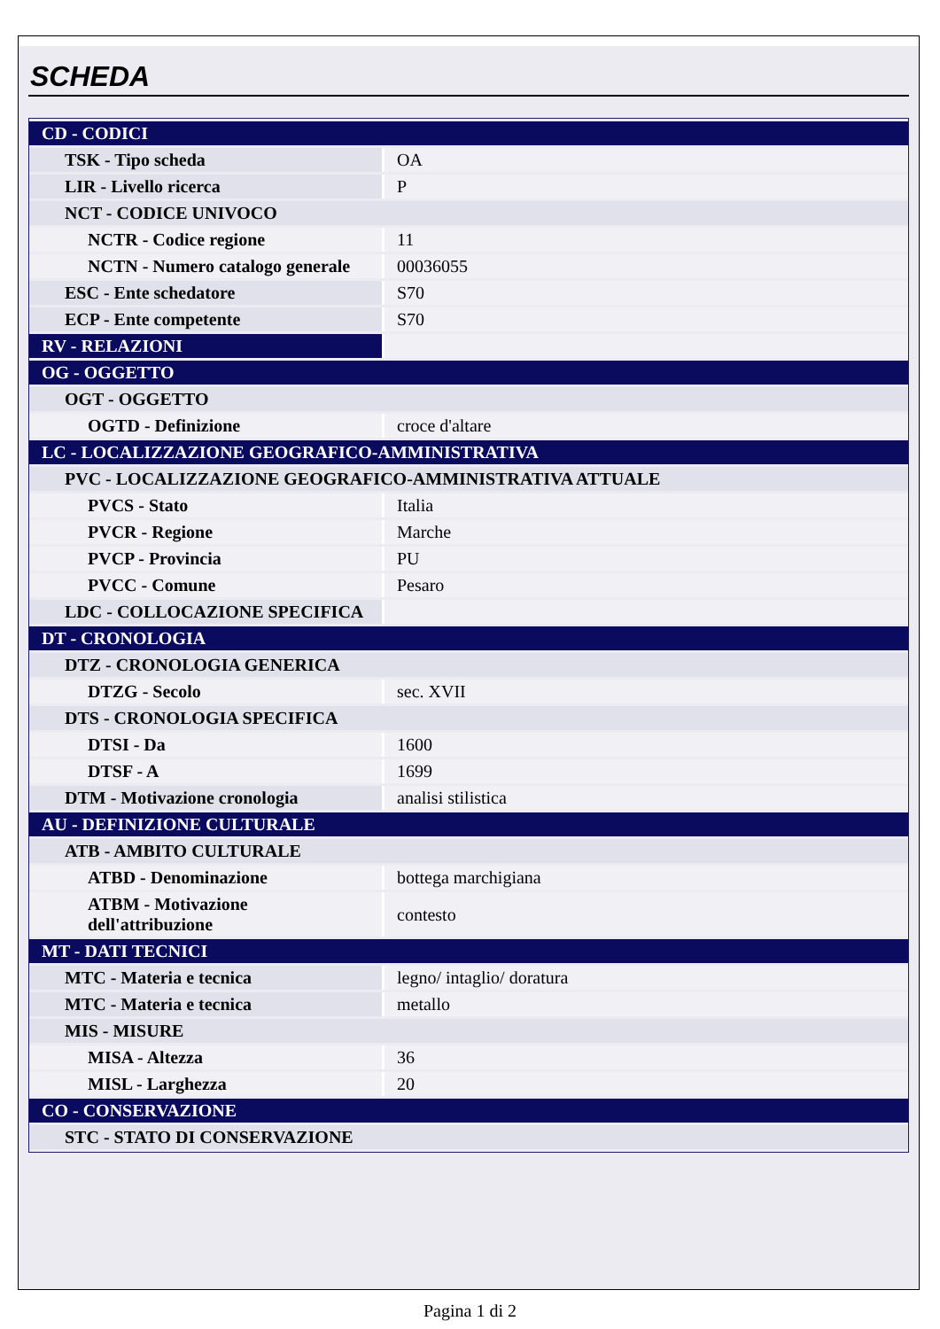SCHEDA
| CD - CODICI | |
| TSK - Tipo scheda | OA |
| LIR - Livello ricerca | P |
| NCT - CODICE UNIVOCO | |
| NCTR - Codice regione | 11 |
| NCTN - Numero catalogo generale | 00036055 |
| ESC - Ente schedatore | S70 |
| ECP - Ente competente | S70 |
| RV - RELAZIONI | |
| OG - OGGETTO | |
| OGT - OGGETTO | |
| OGTD - Definizione | croce d'altare |
| LC - LOCALIZZAZIONE GEOGRAFICO-AMMINISTRATIVA | |
| PVC - LOCALIZZAZIONE GEOGRAFICO-AMMINISTRATIVA ATTUALE | |
| PVCS - Stato | Italia |
| PVCR - Regione | Marche |
| PVCP - Provincia | PU |
| PVCC - Comune | Pesaro |
| LDC - COLLOCAZIONE SPECIFICA | |
| DT - CRONOLOGIA | |
| DTZ - CRONOLOGIA GENERICA | |
| DTZG - Secolo | sec. XVII |
| DTS - CRONOLOGIA SPECIFICA | |
| DTSI - Da | 1600 |
| DTSF - A | 1699 |
| DTM - Motivazione cronologia | analisi stilistica |
| AU - DEFINIZIONE CULTURALE | |
| ATB - AMBITO CULTURALE | |
| ATBD - Denominazione | bottega marchigiana |
| ATBM - Motivazione dell'attribuzione | contesto |
| MT - DATI TECNICI | |
| MTC - Materia e tecnica | legno/ intaglio/ doratura |
| MTC - Materia e tecnica | metallo |
| MIS - MISURE | |
| MISA - Altezza | 36 |
| MISL - Larghezza | 20 |
| CO - CONSERVAZIONE | |
| STC - STATO DI CONSERVAZIONE | |
Pagina 1 di 2